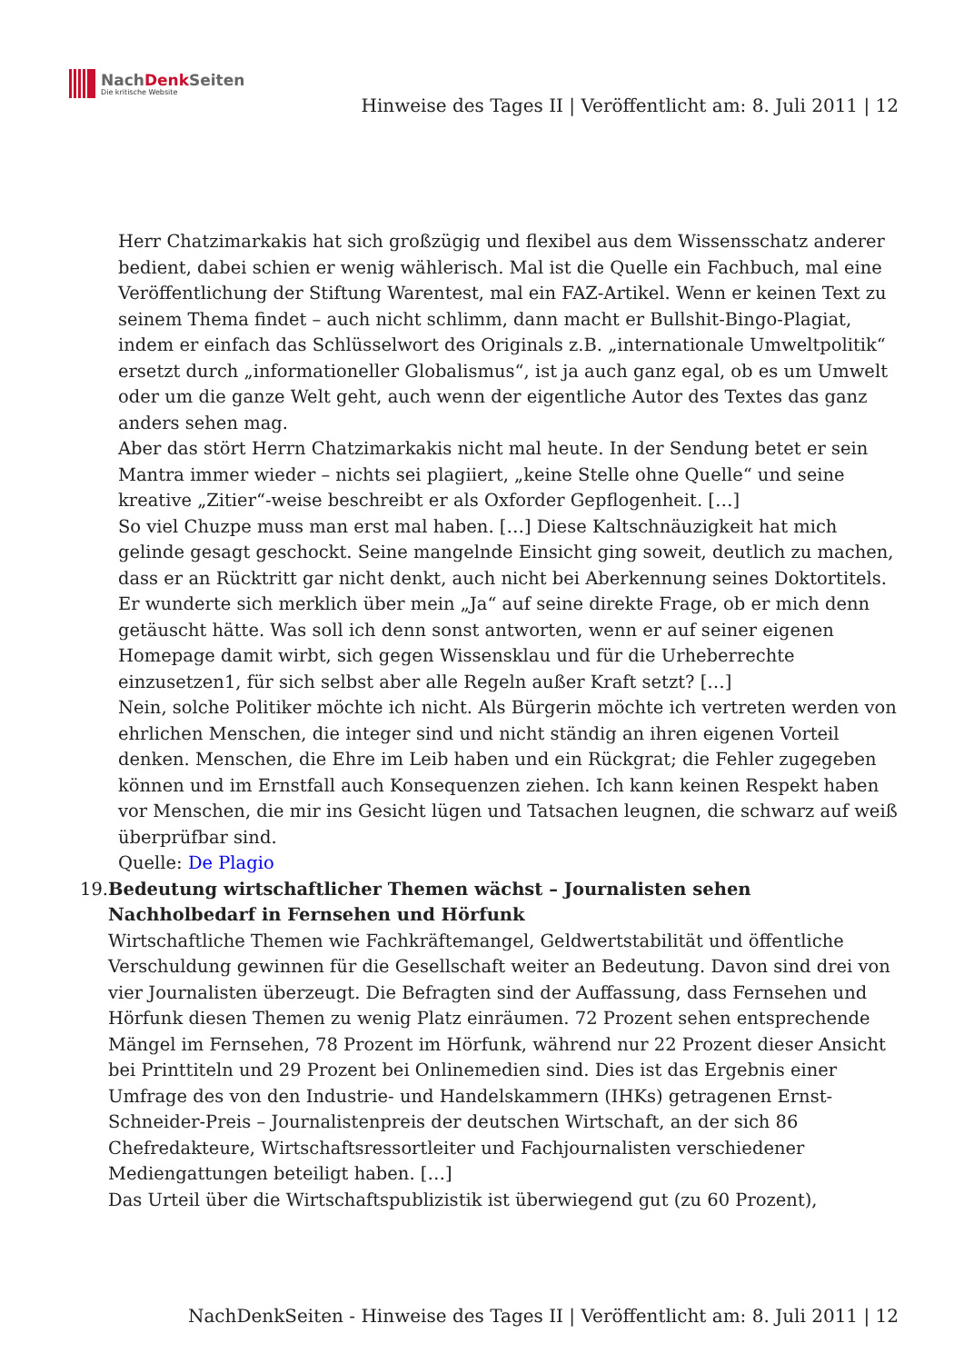NachDenk Seiten
Die kritische Website
Hinweise des Tages II | Veröffentlicht am: 8. Juli 2011 | 12
Herr Chatzimarkakis hat sich großzügig und flexibel aus dem Wissensschatz anderer bedient, dabei schien er wenig wählerisch. Mal ist die Quelle ein Fachbuch, mal eine Veröffentlichung der Stiftung Warentest, mal ein FAZ-Artikel. Wenn er keinen Text zu seinem Thema findet – auch nicht schlimm, dann macht er Bullshit-Bingo-Plagiat, indem er einfach das Schlüsselwort des Originals z.B. „internationale Umweltpolitik“ ersetzt durch „informationeller Globalismus“, ist ja auch ganz egal, ob es um Umwelt oder um die ganze Welt geht, auch wenn der eigentliche Autor des Textes das ganz anders sehen mag.
Aber das stört Herrn Chatzimarkakis nicht mal heute. In der Sendung betet er sein Mantra immer wieder – nichts sei plagiiert, „keine Stelle ohne Quelle“ und seine kreative „Zitier“-weise beschreibt er als Oxforder Gepflogenheit. […]
So viel Chuzpe muss man erst mal haben. […] Diese Kaltschnäuzigkeit hat mich gelinde gesagt geschockt. Seine mangelnde Einsicht ging soweit, deutlich zu machen, dass er an Rücktritt gar nicht denkt, auch nicht bei Aberkennung seines Doktortitels. Er wunderte sich merklich über mein „Ja“ auf seine direkte Frage, ob er mich denn getäuscht hätte. Was soll ich denn sonst antworten, wenn er auf seiner eigenen Homepage damit wirbt, sich gegen Wissensklau und für die Urheberrechte einzusetzen1, für sich selbst aber alle Regeln außer Kraft setzt? […]
Nein, solche Politiker möchte ich nicht. Als Bürgerin möchte ich vertreten werden von ehrlichen Menschen, die integer sind und nicht ständig an ihren eigenen Vorteil denken. Menschen, die Ehre im Leib haben und ein Rückgrat; die Fehler zugegeben können und im Ernstfall auch Konsequenzen ziehen. Ich kann keinen Respekt haben vor Menschen, die mir ins Gesicht lügen und Tatsachen leugnen, die schwarz auf weiß überprüfbar sind.
Quelle: De Plagio
19. Bedeutung wirtschaftlicher Themen wächst – Journalisten sehen Nachholbedarf in Fernsehen und Hörfunk
Wirtschaftliche Themen wie Fachkräftemangel, Geldwertstabilität und öffentliche Verschuldung gewinnen für die Gesellschaft weiter an Bedeutung. Davon sind drei von vier Journalisten überzeugt. Die Befragten sind der Auffassung, dass Fernsehen und Hörfunk diesen Themen zu wenig Platz einräumen. 72 Prozent sehen entsprechende Mängel im Fernsehen, 78 Prozent im Hörfunk, während nur 22 Prozent dieser Ansicht bei Printtiteln und 29 Prozent bei Onlinemedien sind. Dies ist das Ergebnis einer Umfrage des von den Industrie- und Handelskammern (IHKs) getragenen Ernst-Schneider-Preis – Journalistenpreis der deutschen Wirtschaft, an der sich 86 Chefredakteure, Wirtschaftsressortleiter und Fachjournalisten verschiedener Mediengattungen beteiligt haben. […]
Das Urteil über die Wirtschaftspublizistik ist überwiegend gut (zu 60 Prozent),
NachDenkSeiten - Hinweise des Tages II | Veröffentlicht am: 8. Juli 2011 | 12